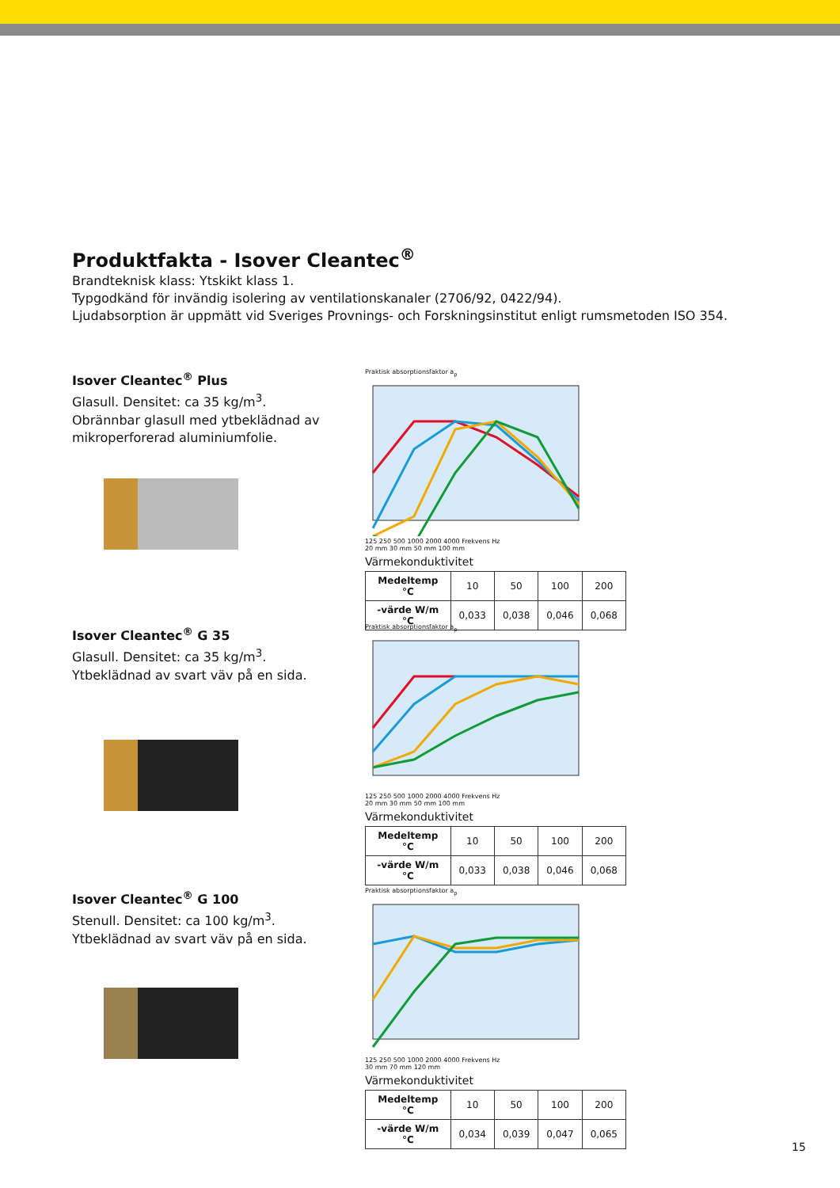Produktfakta - Isover Cleantec<sup>®</sup>
Brandteknisk klass: Ytskikt klass 1.
Typgodkänd för invändig isolering av ventilationskanaler (2706/92, 0422/94).
Ljudabsorption är uppmätt vid Sveriges Provnings- och Forskningsinstitut enligt rumsmetoden ISO 354.
Isover Cleantec<sup>®</sup> Plus
Glasull. Densitet: ca 35 kg/m<sup>3</sup>.
Obrännbar glasull med ytbeklädnad av mikroperforerad aluminiumfolie.
Praktisk absorptionsfaktor a<sub>p</sub>
125 250 500 1000 2000 4000 Frekvens Hz
20 mm 30 mm 50 mm 100 mm
Värmekonduktivitet
| Medeltemp °C | 10 | 50 | 100 | 200 |
| -värde W/m °C | 0,033 | 0,038 | 0,046 | 0,068 |
Isover Cleantec<sup>®</sup> G 35
Glasull. Densitet: ca 35 kg/m<sup>3</sup>.
Ytbeklädnad av svart väv på en sida.
Praktisk absorptionsfaktor a<sub>p</sub>
125 250 500 1000 2000 4000 Frekvens Hz
20 mm 30 mm 50 mm 100 mm
Värmekonduktivitet
| Medeltemp °C | 10 | 50 | 100 | 200 |
| -värde W/m °C | 0,033 | 0,038 | 0,046 | 0,068 |
Isover Cleantec<sup>®</sup> G 100
Stenull. Densitet: ca 100 kg/m<sup>3</sup>.
Ytbeklädnad av svart väv på en sida.
Praktisk absorptionsfaktor a<sub>p</sub>
125 250 500 1000 2000 4000 Frekvens Hz
30 mm 70 mm 120 mm
Värmekonduktivitet
| Medeltemp °C | 10 | 50 | 100 | 200 |
| -värde W/m °C | 0,034 | 0,039 | 0,047 | 0,065 |
15